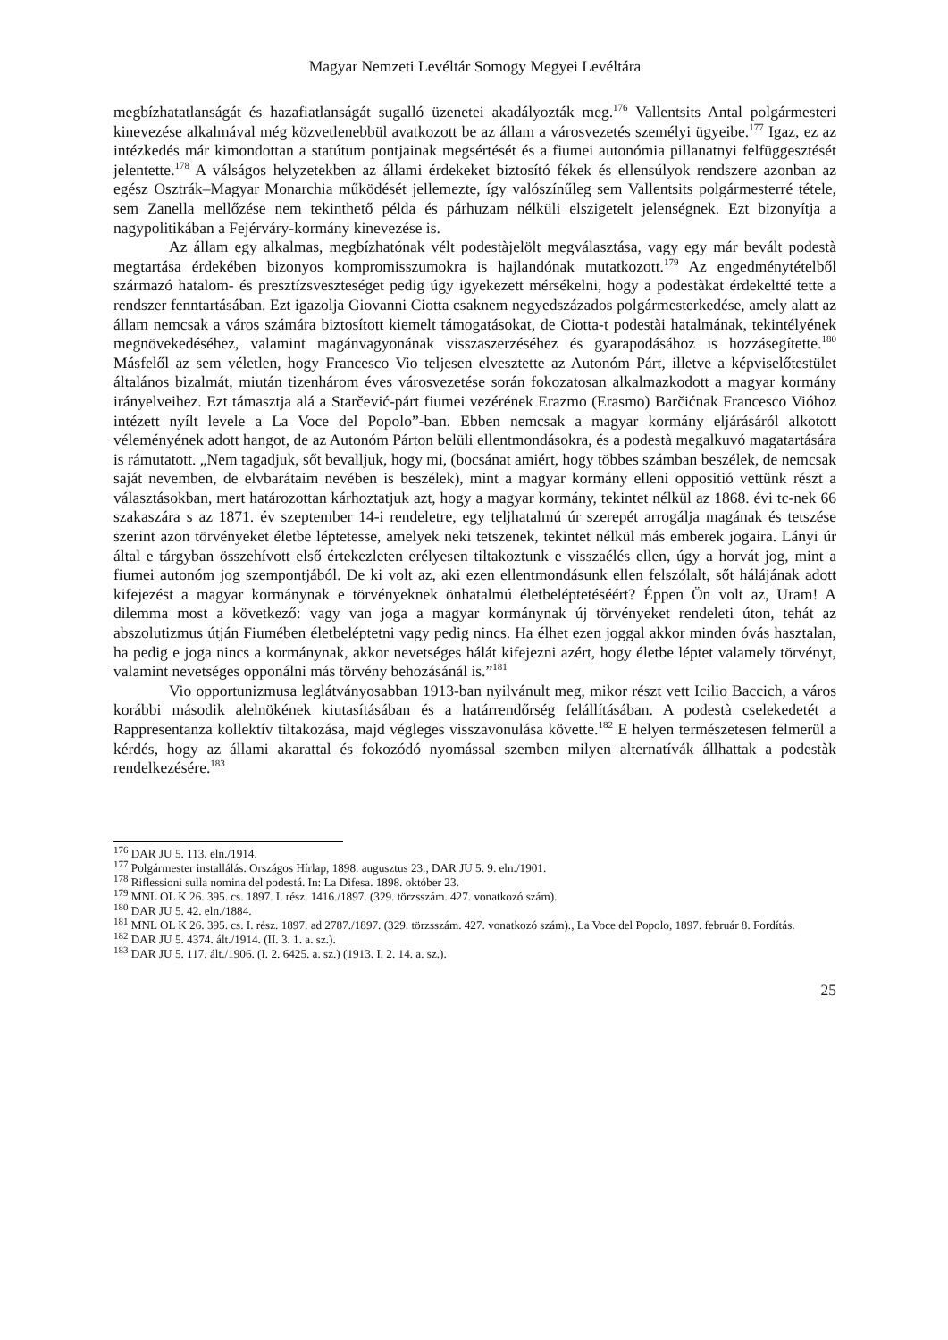Magyar Nemzeti Levéltár Somogy Megyei Levéltára
megbízhatatlanságát és hazafiatlanságát sugalló üzenetei akadályozták meg.<sup>176</sup> Vallentsits Antal polgármesteri kinevezése alkalmával még közvetlenebbül avatkozott be az állam a városvezetés személyi ügyeibe.<sup>177</sup> Igaz, ez az intézkedés már kimondottan a statútum pontjainak megsértését és a fiumei autonómia pillanatnyi felfüggesztését jelentette.<sup>178</sup> A válságos helyzetekben az állami érdekeket biztosító fékek és ellensúlyok rendszere azonban az egész Osztrák–Magyar Monarchia működését jellemezte, így valószínűleg sem Vallentsits polgármesterré tétele, sem Zanella mellőzése nem tekinthető példa és párhuzam nélküli elszigetelt jelenségnek. Ezt bizonyítja a nagypolitikában a Fejérváry-kormány kinevezése is.
Az állam egy alkalmas, megbízhatónak vélt podestàjelölt megválasztása, vagy egy már bevált podestà megtartása érdekében bizonyos kompromisszumokra is hajlandónak mutatkozott.<sup>179</sup> Az engedménytételből származó hatalom- és presztízsveszteséget pedig úgy igyekezett mérsékelni, hogy a podestàkat érdekeltté tette a rendszer fenntartásában. Ezt igazolja Giovanni Ciotta csaknem negyedszázados polgármesterkedése, amely alatt az állam nemcsak a város számára biztosított kiemelt támogatásokat, de Ciotta-t podestài hatalmának, tekintélyének megnövekedéséhez, valamint magánvagyonának visszaszerzéséhez és gyarapodásához is hozzásegítette.<sup>180</sup> Másfelől az sem véletlen, hogy Francesco Vio teljesen elvesztette az Autonóm Párt, illetve a képviselőtestület általános bizalmát, miután tizenhárom éves városvezetése során fokozatosan alkalmazkodott a magyar kormány irányelveihez. Ezt támasztja alá a Starčević-párt fiumei vezérének Erazmo (Erasmo) Barčićnak Francesco Vióhoz intézett nyílt levele a La Voce del Popolo”-ban. Ebben nemcsak a magyar kormány eljárásáról alkotott véleményének adott hangot, de az Autonóm Párton belüli ellentmondásokra, és a podestà megalkuvó magatartására is rámutatott. „Nem tagadjuk, sőt bevalljuk, hogy mi, (bocsánat amiért, hogy többes számban beszélek, de nemcsak saját nevemben, de elvbarátaim nevében is beszélek), mint a magyar kormány elleni oppositió vettünk részt a választásokban, mert határozottan kárhoztatjuk azt, hogy a magyar kormány, tekintet nélkül az 1868. évi tc-nek 66 szakaszára s az 1871. év szeptember 14-i rendeletre, egy teljhatalmú úr szerepét arrogálja magának és tetszése szerint azon törvényeket életbe léptetesse, amelyek neki tetszenek, tekintet nélkül más emberek jogaira. Lányi úr által e tárgyban összehívott első értekezleten erélyesen tiltakoztunk e visszaélés ellen, úgy a horvát jog, mint a fiumei autonóm jog szempontjából. De ki volt az, aki ezen ellentmondásunk ellen felszólalt, sőt hálájának adott kifejezést a magyar kormánynak e törvényeknek önhatalmú életbeléptetéséért? Éppen Ön volt az, Uram! A dilemma most a következő: vagy van joga a magyar kormánynak új törvényeket rendeleti úton, tehát az abszolutizmus útján Fiumében életbeléptetni vagy pedig nincs. Ha élhet ezen joggal akkor minden óvás hasztalan, ha pedig e joga nincs a kormánynak, akkor nevetséges hálát kifejezni azért, hogy életbe léptet valamely törvényt, valamint nevetséges opponálni más törvény behozásánál is.”<sup>181</sup>
Vio opportunizmusa leglátványosabban 1913-ban nyilvánult meg, mikor részt vett Icilio Baccich, a város korábbi második alelnökének kiutasításában és a határrendőrség felállításában. A podestà cselekedetét a Rappresentanza kollektív tiltakozása, majd végleges visszavonulása követte.<sup>182</sup> E helyen természetesen felmerül a kérdés, hogy az állami akarattal és fokozódó nyomással szemben milyen alternatívák állhattak a podestàk rendelkezésére.<sup>183</sup>
<sup>176</sup> DAR JU 5. 113. eln./1914.
<sup>177</sup> Polgármester installálás. Országos Hírlap, 1898. augusztus 23., DAR JU 5. 9. eln./1901.
<sup>178</sup> Riflessioni sulla nomina del podestá. In: La Difesa. 1898. október 23.
<sup>179</sup> MNL OL K 26. 395. cs. 1897. I. rész. 1416./1897. (329. törzsszám. 427. vonatkozó szám).
<sup>180</sup> DAR JU 5. 42. eln./1884.
<sup>181</sup> MNL OL K 26. 395. cs. I. rész. 1897. ad 2787./1897. (329. törzsszám. 427. vonatkozó szám)., La Voce del Popolo, 1897. február 8. Fordítás.
<sup>182</sup> DAR JU 5. 4374. ált./1914. (II. 3. 1. a. sz.).
<sup>183</sup> DAR JU 5. 117. ált./1906. (I. 2. 6425. a. sz.) (1913. I. 2. 14. a. sz.).
25